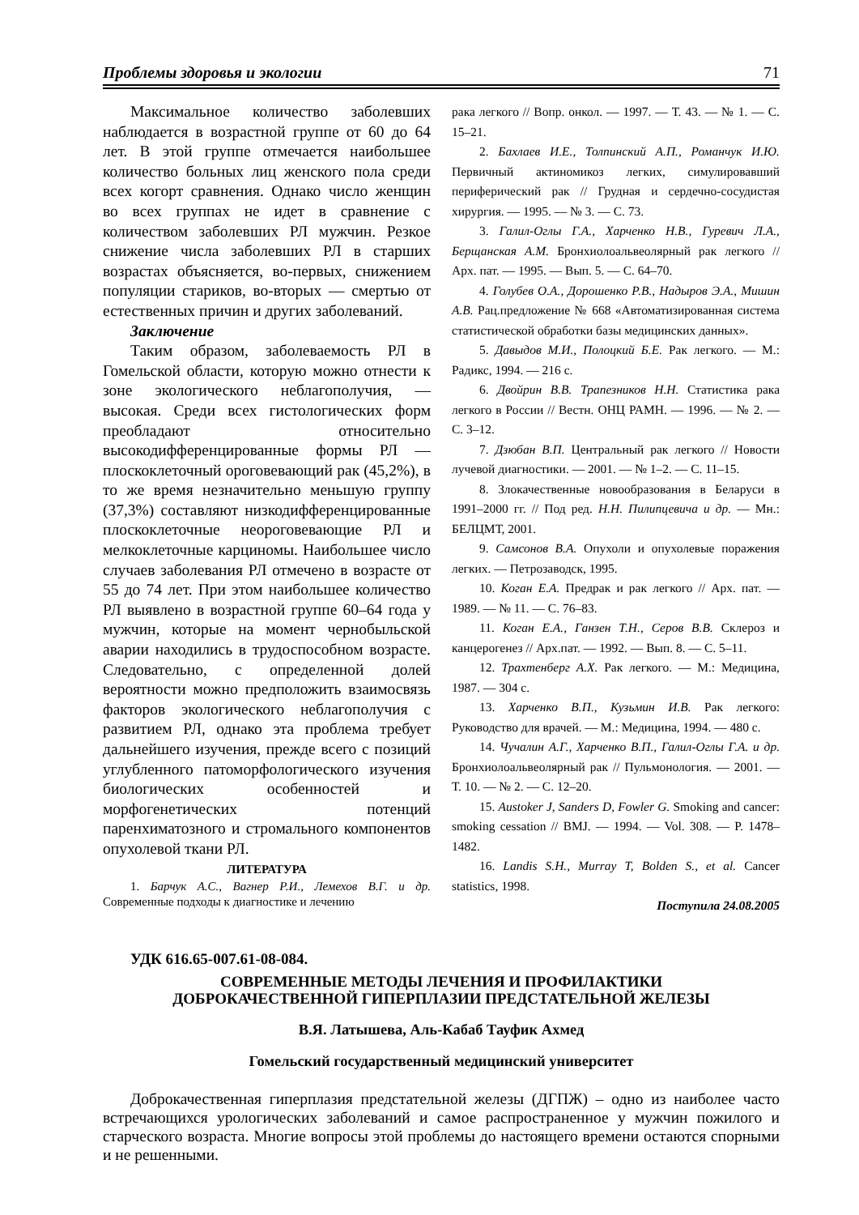Проблемы здоровья и экологии 71
Максимальное количество заболевших наблюдается в возрастной группе от 60 до 64 лет. В этой группе отмечается наибольшее количество больных лиц женского пола среди всех когорт сравнения. Однако число женщин во всех группах не идет в сравнение с количеством заболевших РЛ мужчин. Резкое снижение числа заболевших РЛ в старших возрастах объясняется, во-первых, снижением популяции стариков, во-вторых — смертью от естественных причин и других заболеваний.
Заключение
Таким образом, заболеваемость РЛ в Гомельской области, которую можно отнести к зоне экологического неблагополучия, — высокая. Среди всех гистологических форм преобладают относительно высокодифференцированные формы РЛ — плоскоклеточный ороговевающий рак (45,2%), в то же время незначительно меньшую группу (37,3%) составляют низкодифференцированные плоскоклеточные неороговевающие РЛ и мелкоклеточные карциномы. Наибольшее число случаев заболевания РЛ отмечено в возрасте от 55 до 74 лет. При этом наибольшее количество РЛ выявлено в возрастной группе 60–64 года у мужчин, которые на момент чернобыльской аварии находились в трудоспособном возрасте. Следовательно, с определенной долей вероятности можно предположить взаимосвязь факторов экологического неблагополучия с развитием РЛ, однако эта проблема требует дальнейшего изучения, прежде всего с позиций углубленного патоморфологического изучения биологических особенностей и морфогенетических потенций паренхиматозного и стромального компонентов опухолевой ткани РЛ.
ЛИТЕРАТУРА
1. Барчук А.С., Вагнер Р.И., Лемехов В.Г. и др. Современные подходы к диагностике и лечению
рака легкого // Вопр. онкол. — 1997. — Т. 43. — № 1. — С. 15–21.
2. Бахлаев И.Е., Толпинский А.П., Романчук И.Ю. Первичный актиномикоз легких, симулировавший периферический рак // Грудная и сердечно-сосудистая хирургия. — 1995. — № 3. — С. 73.
3. Галил-Оглы Г.А., Харченко Н.В., Гуревич Л.А., Берщанская А.М. Бронхиолоальвеолярный рак легкого // Арх. пат. — 1995. — Вып. 5. — С. 64–70.
4. Голубев О.А., Дорошенко Р.В., Надыров Э.А., Мишин А.В. Рац.предложение № 668 «Автоматизированная система статистической обработки базы медицинских данных».
5. Давыдов М.И., Полоцкий Б.Е. Рак легкого. — М.: Радикс, 1994. — 216 с.
6. Двойрин В.В. Трапезников Н.Н. Статистика рака легкого в России // Вестн. ОНЦ РАМН. — 1996. — № 2. — С. 3–12.
7. Дзюбан В.П. Центральный рак легкого // Новости лучевой диагностики. — 2001. — № 1–2. — С. 11–15.
8. Злокачественные новообразования в Беларуси в 1991–2000 гг. // Под ред. Н.Н. Пилипцевича и др. — Мн.: БЕЛЦМТ, 2001.
9. Самсонов В.А. Опухоли и опухолевые поражения легких. — Петрозаводск, 1995.
10. Коган Е.А. Предрак и рак легкого // Арх. пат. — 1989. — № 11. — С. 76–83.
11. Коган Е.А., Ганзен Т.Н., Серов В.В. Склероз и канцерогенез // Арх.пат. — 1992. — Вып. 8. — С. 5–11.
12. Трахтенберг А.Х. Рак легкого. — М.: Медицина, 1987. — 304 с.
13. Харченко В.П., Кузьмин И.В. Рак легкого: Руководство для врачей. — М.: Медицина, 1994. — 480 с.
14. Чучалин А.Г., Харченко В.П., Галил-Оглы Г.А. и др. Бронхиолоальвеолярный рак // Пульмонология. — 2001. — Т. 10. — № 2. — С. 12–20.
15. Austoker J, Sanders D, Fowler G. Smoking and cancer: smoking cessation // BMJ. — 1994. — Vol. 308. — P. 1478–1482.
16. Landis S.H., Murray T, Bolden S., et al. Cancer statistics, 1998.
Поступила 24.08.2005
УДК 616.65-007.61-08-084.
СОВРЕМЕННЫЕ МЕТОДЫ ЛЕЧЕНИЯ И ПРОФИЛАКТИКИ
ДОБРОКАЧЕСТВЕННОЙ ГИПЕРПЛАЗИИ ПРЕДСТАТЕЛЬНОЙ ЖЕЛЕЗЫ
В.Я. Латышева, Аль-Кабаб Тауфик Ахмед
Гомельский государственный медицинский университет
Доброкачественная гиперплазия предстательной железы (ДГПЖ) – одно из наиболее часто встречающихся урологических заболеваний и самое распространенное у мужчин пожилого и старческого возраста. Многие вопросы этой проблемы до настоящего времени остаются спорными и не решенными.